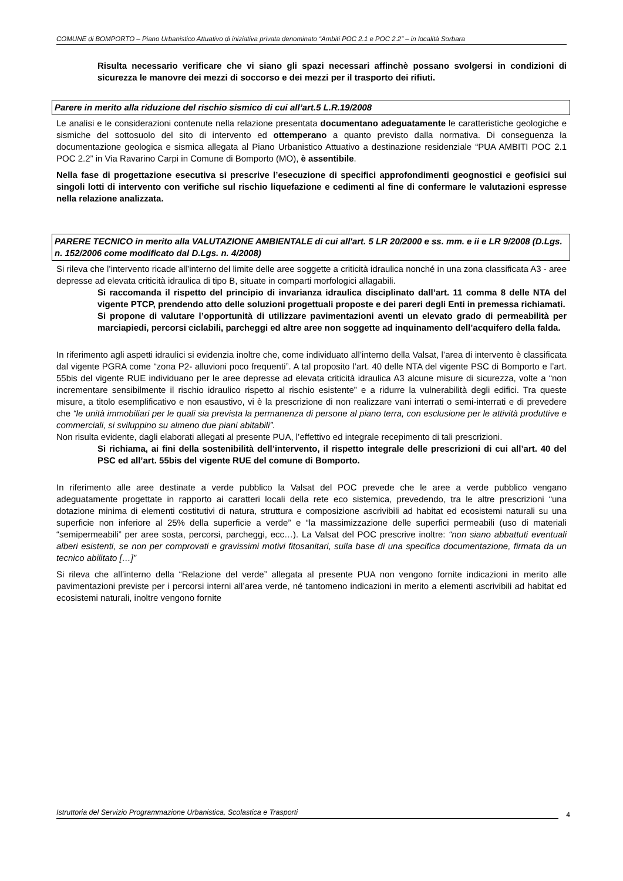COMUNE di BOMPORTO – Piano Urbanistico Attuativo di iniziativa privata denominato “Ambiti POC 2.1 e POC 2.2” – in località Sorbara
Risulta necessario verificare che vi siano gli spazi necessari affinchè possano svolgersi in condizioni di sicurezza le manovre dei mezzi di soccorso e dei mezzi per il trasporto dei rifiuti.
Parere in merito alla riduzione del rischio sismico di cui all’art.5 L.R.19/2008
Le analisi e le considerazioni contenute nella relazione presentata documentano adeguatamente le caratteristiche geologiche e sismiche del sottosuolo del sito di intervento ed ottemperano a quanto previsto dalla normativa. Di conseguenza la documentazione geologica e sismica allegata al Piano Urbanistico Attuativo a destinazione residenziale “PUA AMBITI POC 2.1 POC 2.2” in Via Ravarino Carpi in Comune di Bomporto (MO), è assentibile.
Nella fase di progettazione esecutiva si prescrive l’esecuzione di specifici approfondimenti geognostici e geofisici sui singoli lotti di intervento con verifiche sul rischio liquefazione e cedimenti al fine di confermare le valutazioni espresse nella relazione analizzata.
PARERE TECNICO in merito alla VALUTAZIONE AMBIENTALE di cui all'art. 5 LR 20/2000 e ss. mm. e ii e LR 9/2008 (D.Lgs. n. 152/2006 come modificato dal D.Lgs. n. 4/2008)
Si rileva che l’intervento ricade all’interno del limite delle aree soggette a criticità idraulica nonché in una zona classificata A3 - aree depresse ad elevata criticità idraulica di tipo B, situate in comparti morfologici allagabili.
Si raccomanda il rispetto del principio di invarianza idraulica disciplinato dall’art. 11 comma 8 delle NTA del vigente PTCP, prendendo atto delle soluzioni progettuali proposte e dei pareri degli Enti in premessa richiamati.
Si propone di valutare l’opportunità di utilizzare pavimentazioni aventi un elevato grado di permeabilità per marciapiedi, percorsi ciclabili, parcheggi ed altre aree non soggette ad inquinamento dell’acquifero della falda.
In riferimento agli aspetti idraulici si evidenzia inoltre che, come individuato all’interno della Valsat, l’area di intervento è classificata dal vigente PGRA come “zona P2- alluvioni poco frequenti”. A tal proposito l’art. 40 delle NTA del vigente PSC di Bomporto e l’art. 55bis del vigente RUE individuano per le aree depresse ad elevata criticità idraulica A3 alcune misure di sicurezza, volte a “non incrementare sensibilmente il rischio idraulico rispetto al rischio esistente” e a ridurre la vulnerabilità degli edifici. Tra queste misure, a titolo esemplificativo e non esaustivo, vi è la prescrizione di non realizzare vani interrati o semi-interrati e di prevedere che “le unità immobiliari per le quali sia prevista la permanenza di persone al piano terra, con esclusione per le attività produttive e commerciali, si sviluppino su almeno due piani abitabili”.
Non risulta evidente, dagli elaborati allegati al presente PUA, l’effettivo ed integrale recepimento di tali prescrizioni.
Si richiama, ai fini della sostenibilità dell’intervento, il rispetto integrale delle prescrizioni di cui all’art. 40 del PSC ed all’art. 55bis del vigente RUE del comune di Bomporto.
In riferimento alle aree destinate a verde pubblico la Valsat del POC prevede che le aree a verde pubblico vengano adeguatamente progettate in rapporto ai caratteri locali della rete eco sistemica, prevedendo, tra le altre prescrizioni “una dotazione minima di elementi costitutivi di natura, struttura e composizione ascrivibili ad habitat ed ecosistemi naturali su una superficie non inferiore al 25% della superficie a verde” e “la massimizzazione delle superfici permeabili (uso di materiali “semipermeabili” per aree sosta, percorsi, parcheggi, ecc…). La Valsat del POC prescrive inoltre: “non siano abbattuti eventuali alberi esistenti, se non per comprovati e gravissimi motivi fitosanitari, sulla base di una specifica documentazione, firmata da un tecnico abilitato […]”
Si rileva che all’interno della “Relazione del verde” allegata al presente PUA non vengono fornite indicazioni in merito alle pavimentazioni previste per i percorsi interni all’area verde, né tantomeno indicazioni in merito a elementi ascrivibili ad habitat ed ecosistemi naturali, inoltre vengono fornite
Istruttoria del Servizio Programmazione Urbanistica, Scolastica e Trasporti
4